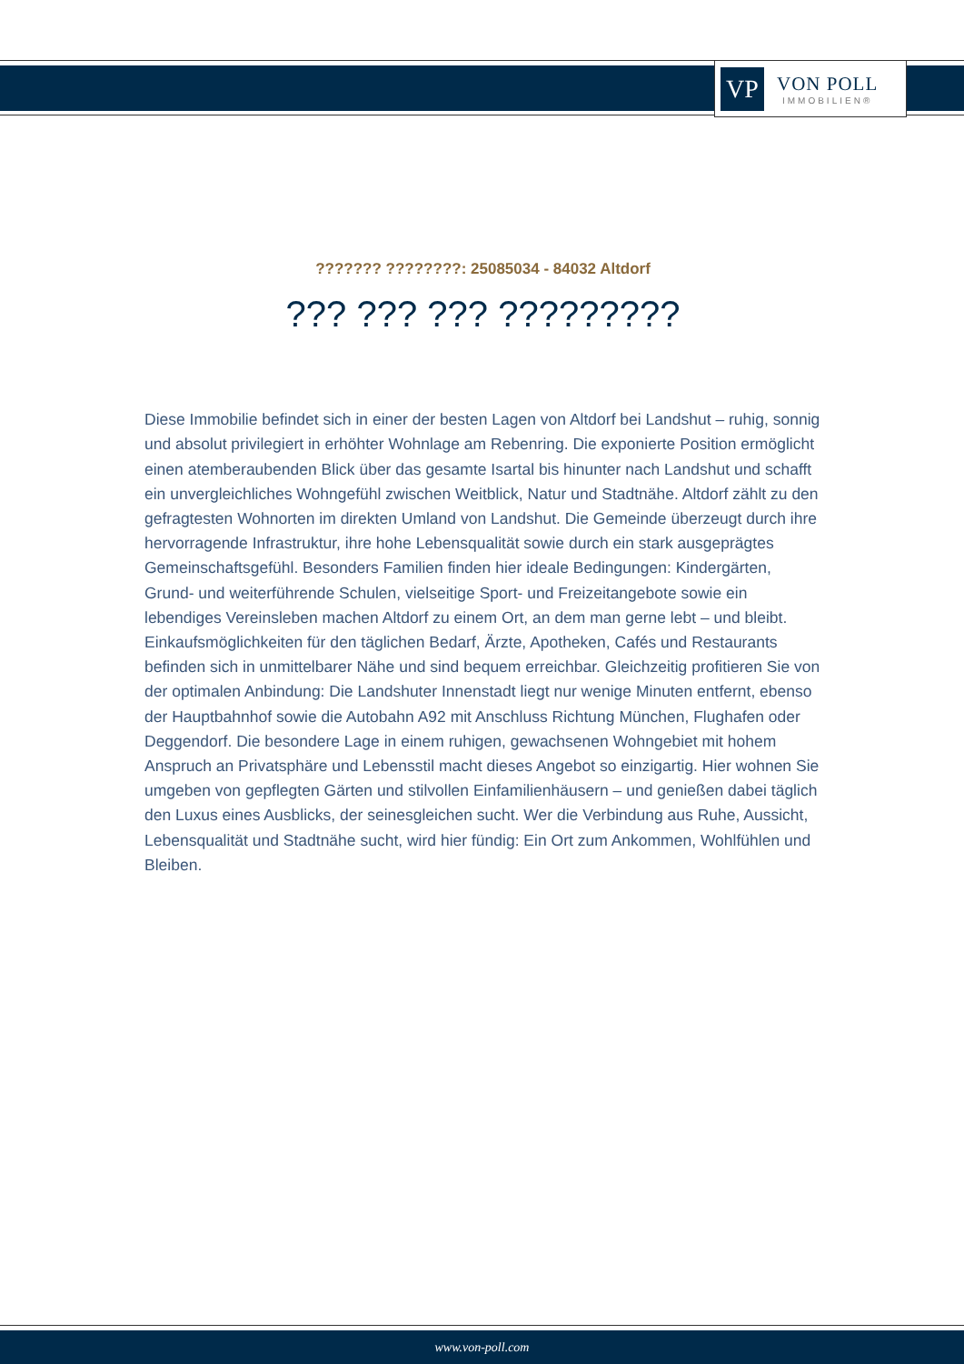VP
VON POLL
IMMOBILIEN®
??????? ????????: 25085034 - 84032 Altdorf
??? ??? ??? ?????????
Diese Immobilie befindet sich in einer der besten Lagen von Altdorf bei Landshut – ruhig, sonnig und absolut privilegiert in erhöhter Wohnlage am Rebenring. Die exponierte Position ermöglicht einen atemberaubenden Blick über das gesamte Isartal bis hinunter nach Landshut und schafft ein unvergleichliches Wohngefühl zwischen Weitblick, Natur und Stadtnähe. Altdorf zählt zu den gefragtesten Wohnorten im direkten Umland von Landshut. Die Gemeinde überzeugt durch ihre hervorragende Infrastruktur, ihre hohe Lebensqualität sowie durch ein stark ausgeprägtes Gemeinschaftsgefühl. Besonders Familien finden hier ideale Bedingungen: Kindergärten, Grund- und weiterführende Schulen, vielseitige Sport- und Freizeitangebote sowie ein lebendiges Vereinsleben machen Altdorf zu einem Ort, an dem man gerne lebt – und bleibt. Einkaufsmöglichkeiten für den täglichen Bedarf, Ärzte, Apotheken, Cafés und Restaurants befinden sich in unmittelbarer Nähe und sind bequem erreichbar. Gleichzeitig profitieren Sie von der optimalen Anbindung: Die Landshuter Innenstadt liegt nur wenige Minuten entfernt, ebenso der Hauptbahnhof sowie die Autobahn A92 mit Anschluss Richtung München, Flughafen oder Deggendorf. Die besondere Lage in einem ruhigen, gewachsenen Wohngebiet mit hohem Anspruch an Privatsphäre und Lebensstil macht dieses Angebot so einzigartig. Hier wohnen Sie umgeben von gepflegten Gärten und stilvollen Einfamilienhäusern – und genießen dabei täglich den Luxus eines Ausblicks, der seinesgleichen sucht. Wer die Verbindung aus Ruhe, Aussicht, Lebensqualität und Stadtnähe sucht, wird hier fündig: Ein Ort zum Ankommen, Wohlfühlen und Bleiben.
www.von-poll.com